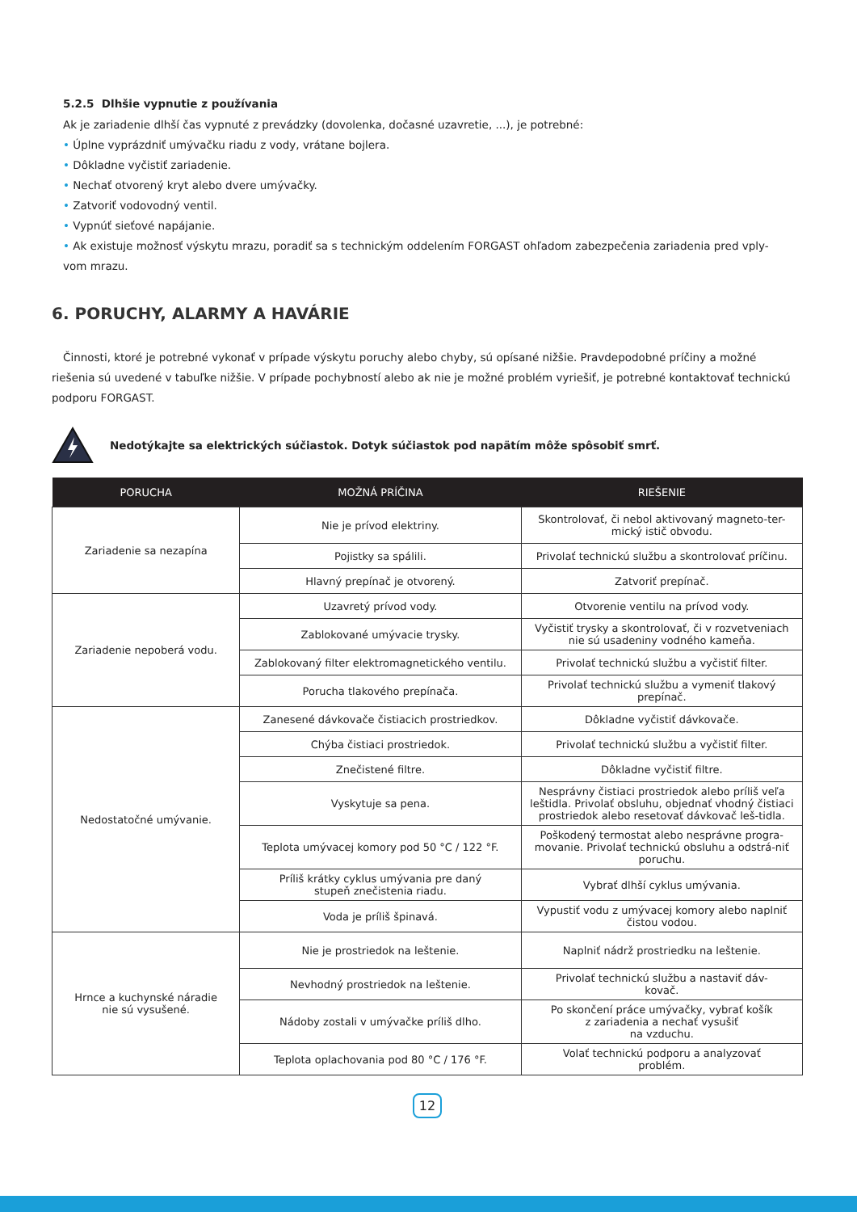5.2.5 Dlhšie vypnutie z používania
Ak je zariadenie dlhší čas vypnuté z prevádzky (dovolenka, dočasné uzavretie, ...), je potrebné:
• Úplne vyprázdniť umývačku riadu z vody, vrátane bojlera.
• Dôkladne vyčistiť zariadenie.
• Nechať otvorený kryt alebo dvere umývačky.
• Zatvoriť vodovodný ventil.
• Vypnúť sieťové napájanie.
• Ak existuje možnosť výskytu mrazu, poradiť sa s technickým oddelením FORGAST ohľadom zabezpečenia zariadenia pred vply-
vom mrazu.
6. PORUCHY, ALARMY A HAVÁRIE
Činnosti, ktoré je potrebné vykonať v prípade výskytu poruchy alebo chyby, sú opísané nižšie. Pravdepodobné príčiny a možné riešenia sú uvedené v tabuľke nižšie. V prípade pochybností alebo ak nie je možné problém vyriešiť, je potrebné kontaktovať technickú podporu FORGAST.
Nedotýkajte sa elektrických súčiastok. Dotyk súčiastok pod napätím môže spôsobiť smrť.
| PORUCHA | MOŽNÁ PRÍČINA | RIEŠENIE |
| --- | --- | --- |
| Zariadenie sa nezapína | Nie je prívod elektriny. | Skontrolovať, či nebol aktivovaný magneto-ter- mický istič obvodu. |
| | Pojistky sa spálili. | Privolať technickú službu a skontrolovať príčinu. |
| | Hlavný prepínač je otvorený. | Zatvoriť prepínač. |
| Zariadenie nepoberá vodu. | Uzavretý prívod vody. | Otvorenie ventilu na prívod vody. |
| | Zablokované umývacie trysky. | Vyčistiť trysky a skontrolovať, či v rozvetveniach nie sú usadeniny vodného kameňa. |
| | Zablokovaný filter elektromagnetického ventilu. | Privolať technickú službu a vyčistiť filter. |
| | Porucha tlakového prepínača. | Privolať technickú službu a vymeniť tlakový prepínač. |
| Nedostatočné umývanie. | Zanesené dávkovače čistiacich prostriedkov. | Dôkladne vyčistiť dávkovače. |
| | Chýba čistiaci prostriedok. | Privolať technickú službu a vyčistiť filter. |
| | Znečistené filtre. | Dôkladne vyčistiť filtre. |
| | Vyskytuje sa pena. | Nesprávny čistiaci prostriedok alebo príliš veľa leštidla. Privolať obsluhu, objednať vhodný čistiaci prostriedok alebo resetovať dávkovač leš-tidla. |
| | Teplota umývacej komory pod 50 °C / 122 °F. | Poškodený termostat alebo nesprávne progra-movanie. Privolať technickú obsluhu a odstrá-niť poruchu. |
| | Príliš krátky cyklus umývania pre daný stupeň znečistenia riadu. | Vybrať dlhší cyklus umývania. |
| | Voda je príliš špinavá. | Vypustiť vodu z umývacej komory alebo naplniť čistou vodou. |
| Hrnce a kuchynské náradie nie sú vysušené. | Nie je prostriedok na leštenie. | Naplniť nádrž prostriedku na leštenie. |
| | Nevhodný prostriedok na leštenie. | Privolať technickú službu a nastaviť dáv- kovač. |
| | Nádoby zostali v umývačke príliš dlho. | Po skončení práce umývačky, vybrať košík z zariadenia a nechať vysušiť na vzduchu. |
| | Teplota oplachovania pod 80 °C / 176 °F. | Volať technickú podporu a analyzovať problém. |
12